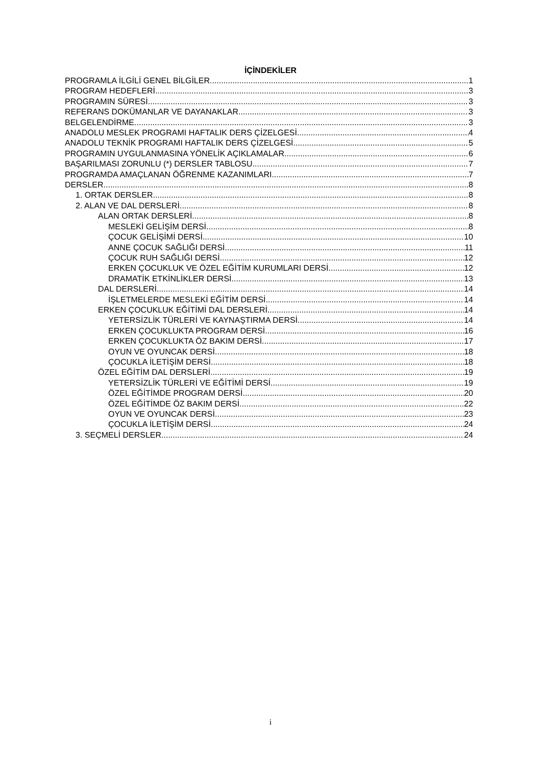İÇİNDEKİLER
PROGRAMLA İLGİLİ GENEL BİLGİLER 1
PROGRAM HEDEFLERİ 3
PROGRAMIN SÜRESİ 3
REFERANS DOKÜMANLAR VE DAYANAKLAR 3
BELGELENDİRME 3
ANADOLU MESLEK PROGRAMI HAFTALIK DERS ÇİZELGESİ 4
ANADOLU TEKNİK PROGRAMI HAFTALIK DERS ÇİZELGESİ 5
PROGRAMIN UYGULANMASINA YÖNELİK AÇIKLAMALAR 6
BAŞARILMASI ZORUNLU (*) DERSLER TABLOSU 7
PROGRAMDA AMAÇLANAN ÖĞRENME KAZANIMLARI 7
DERSLER 8
1. ORTAK DERSLER 8
2. ALAN VE DAL DERSLERİ 8
ALAN ORTAK DERSLERİ 8
MESLEKİ GELİŞİM DERSİ 8
ÇOCUK GELİŞİMİ DERSİ 10
ANNE ÇOCUK SAĞLIĞI DERSİ 11
ÇOCUK RUH SAĞLIĞI DERSİ 12
ERKEN ÇOCUKLUK VE ÖZEL EĞİTİM KURUMLARI DERSİ 12
DRAMATİK ETKİNLİKLER DERSİ 13
DAL DERSLERİ 14
İŞLETMELERDE MESLEKİ EĞİTİM DERSİ 14
ERKEN ÇOCUKLUK EĞİTİMİ DAL DERSLERİ 14
YETERSİZLİK TÜRLERİ VE KAYNAŞTIRMA DERSİ 14
ERKEN ÇOCUKLUKTA PROGRAM DERSİ 16
ERKEN ÇOCUKLUKTA ÖZ BAKIM DERSİ 17
OYUN VE OYUNCAK DERSİ 18
ÇOCUKLA İLETİŞİM DERSİ 18
ÖZEL EĞİTİM DAL DERSLERİ 19
YETERSİZLİK TÜRLERİ VE EĞİTİMİ DERSİ 19
ÖZEL EĞİTİMDE PROGRAM DERSİ 20
ÖZEL EĞİTİMDE ÖZ BAKIM DERSİ 22
OYUN VE OYUNCAK DERSİ 23
ÇOCUKLA İLETİŞİM DERSİ 24
3. SEÇMELİ DERSLER 24
i